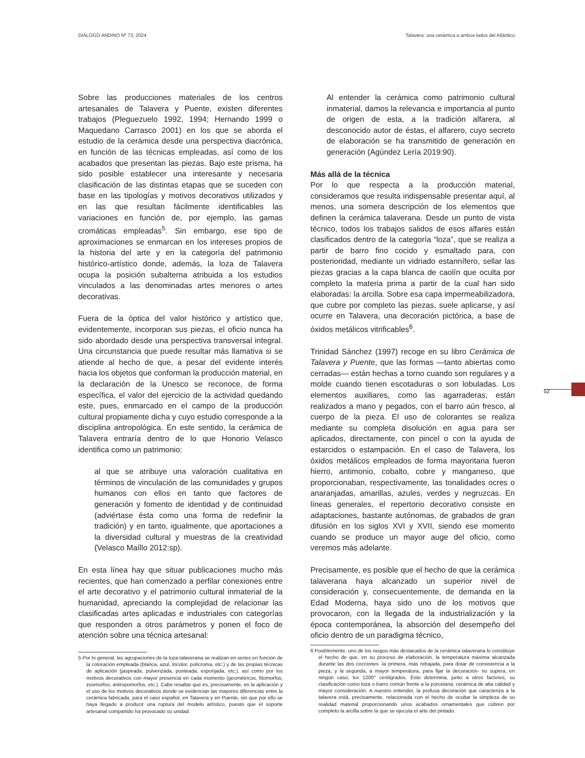DIÁLOGO ANDINO Nº 73, 2024 Talavera: una cerámica a ambos lados del Atlántico
Sobre las producciones materiales de los centros artesanales de Talavera y Puente, existen diferentes trabajos (Pleguezuelo 1992, 1994; Hernando 1999 o Maquedano Carrasco 2001) en los que se aborda el estudio de la cerámica desde una perspectiva diacrónica, en función de las técnicas empleadas, así como de los acabados que presentan las piezas. Bajo este prisma, ha sido posible establecer una interesante y necesaria clasificación de las distintas etapas que se suceden con base en las tipologías y motivos decorativos utilizados y en las que resultan fácilmente identificables las variaciones en función de, por ejemplo, las gamas cromáticas empleadas<sup>5</sup>. Sin embargo, ese tipo de aproximaciones se enmarcan en los intereses propios de la historia del arte y en la categoría del patrimonio histórico-artístico donde, además, la loza de Talavera ocupa la posición subalterna atribuida a los estudios vinculados a las denominadas artes menores o artes decorativas.
Fuera de la óptica del valor histórico y artístico que, evidentemente, incorporan sus piezas, el oficio nunca ha sido abordado desde una perspectiva transversal integral. Una circunstancia que puede resultar más llamativa si se atiende al hecho de que, a pesar del evidente interés hacia los objetos que conforman la producción material, en la declaración de la Unesco se reconoce, de forma específica, el valor del ejercicio de la actividad quedando este, pues, enmarcado en el campo de la producción cultural propiamente dicha y cuyo estudio corresponde a la disciplina antropológica. En este sentido, la cerámica de Talavera entraría dentro de lo que Honorio Velasco identifica como un patrimonio:
al que se atribuye una valoración cualitativa en términos de vinculación de las comunidades y grupos humanos con ellos en tanto que factores de generación y fomento de identidad y de continuidad (adviértase ésta como una forma de redefinir la tradición) y en tanto, igualmente, que aportaciones a la diversidad cultural y muestras de la creatividad (Velasco Maíllo 2012:sp).
En esta línea hay que situar publicaciones mucho más recientes, que han comenzado a perfilar conexiones entre el arte decorativo y el patrimonio cultural inmaterial de la humanidad, apreciando la complejidad de relacionar las clasificadas artes aplicadas e industriales con categorías que responden a otros parámetros y ponen el foco de atención sobre una técnica artesanal:
5 Por lo general, las agrupaciones de la loza talaverana se realizan en series en función de la coloración empleada (blanca, azul, tricolor, polícroma, etc.) y de las propias técnicas de aplicación (jaspeada, pulverizada, punteada, esponjada, etc.), así como por los motivos decorativos con mayor presencia en cada momento (geométricos, fitomorfos, zoomorfos, antropomorfos, etc.). Cabe resaltar que es, precisamente, en la aplicación y el uso de los motivos decorativos donde se evidencian las mayores diferencias entre la cerámica fabricada, para el caso español, en Talavera y en Puente, sin que por ello se haya llegado a producir una ruptura del modelo artístico, puesto que el soporte artesanal compartido ha provocado su unidad.
Al entender la cerámica como patrimonio cultural inmaterial, damos la relevancia e importancia al punto de origen de esta, a la tradición alfarera, al desconocido autor de éstas, el alfarero, cuyo secreto de elaboración se ha transmitido de generación en generación (Agúndez Lería 2019:90).
Más allá de la técnica
Por lo que respecta a la producción material, consideramos que resulta indispensable presentar aquí, al menos, una somera descripción de los elementos que definen la cerámica talaverana. Desde un punto de vista técnico, todos los trabajos salidos de esos alfares están clasificados dentro de la categoría “loza”, que se realiza a partir de barro fino cocido y esmaltado para, con posterioridad, mediante un vidriado estannífero, sellar las piezas gracias a la capa blanca de caolín que oculta por completo la materia prima a partir de la cual han sido elaboradas: la arcilla. Sobre esa capa impermeabilizadora, que cubre por completo las piezas, suele aplicarse, y así ocurre en Talavera, una decoración pictórica, a base de óxidos metálicos vitrificables<sup>6</sup>.
Trinidad Sánchez (1997) recoge en su libro Cerámica de Talavera y Puente, que las formas —tanto abiertas como cerradas— están hechas a torno cuando son regulares y a molde cuando tienen escotaduras o son lobuladas. Los elementos auxiliares, como las agarraderas, están realizados a mano y pegados, con el barro aún fresco, al cuerpo de la pieza. El uso de colorantes se realiza mediante su completa disolución en agua para ser aplicados, directamente, con pincel o con la ayuda de estarcidos o estampación. En el caso de Talavera, los óxidos metálicos empleados de forma mayoritaria fueron hierro, antimonio, cobalto, cobre y manganeso, que proporcionaban, respectivamente, las tonalidades ocres o anaranjadas, amarillas, azules, verdes y negruzcas. En líneas generales, el repertorio decorativo consiste en adaptaciones, bastante autónomas, de grabados de gran difusión en los siglos XVI y XVII, siendo ese momento cuando se produce un mayor auge del oficio, como veremos más adelante.
Precisamente, es posible que el hecho de que la cerámica talaverana haya alcanzado un superior nivel de consideración y, consecuentemente, de demanda en la Edad Moderna, haya sido uno de los motivos que provocaron, con la llegada de la industrialización y la época contemporánea, la absorción del desempeño del oficio dentro de un paradigma técnico,
6 Posiblemente, uno de los rasgos más destacados de la cerámica talaverana lo constituye el hecho de que, en su proceso de elaboración, la temperatura máxima alcanzada durante las dos cocciones -la primera, más rebajada, para dotar de consistencia a la pieza, y la segunda, a mayor temperatura, para fijar la decoración- no supera, en ningún caso, los 1200° centígrados. Esto determina, junto a otros factores, su clasificación como loza o barro común frente a la porcelana, cerámica de alta calidad y mayor consideración. A nuestro entender, la profusa decoración que caracteriza a la talavera está, precisamente, relacionada con el hecho de ocultar la simpleza de su realidad material proporcionando unos acabados ornamentales que cubren por completo la arcilla sobre la que se ejecuta el arte del pintado.
52